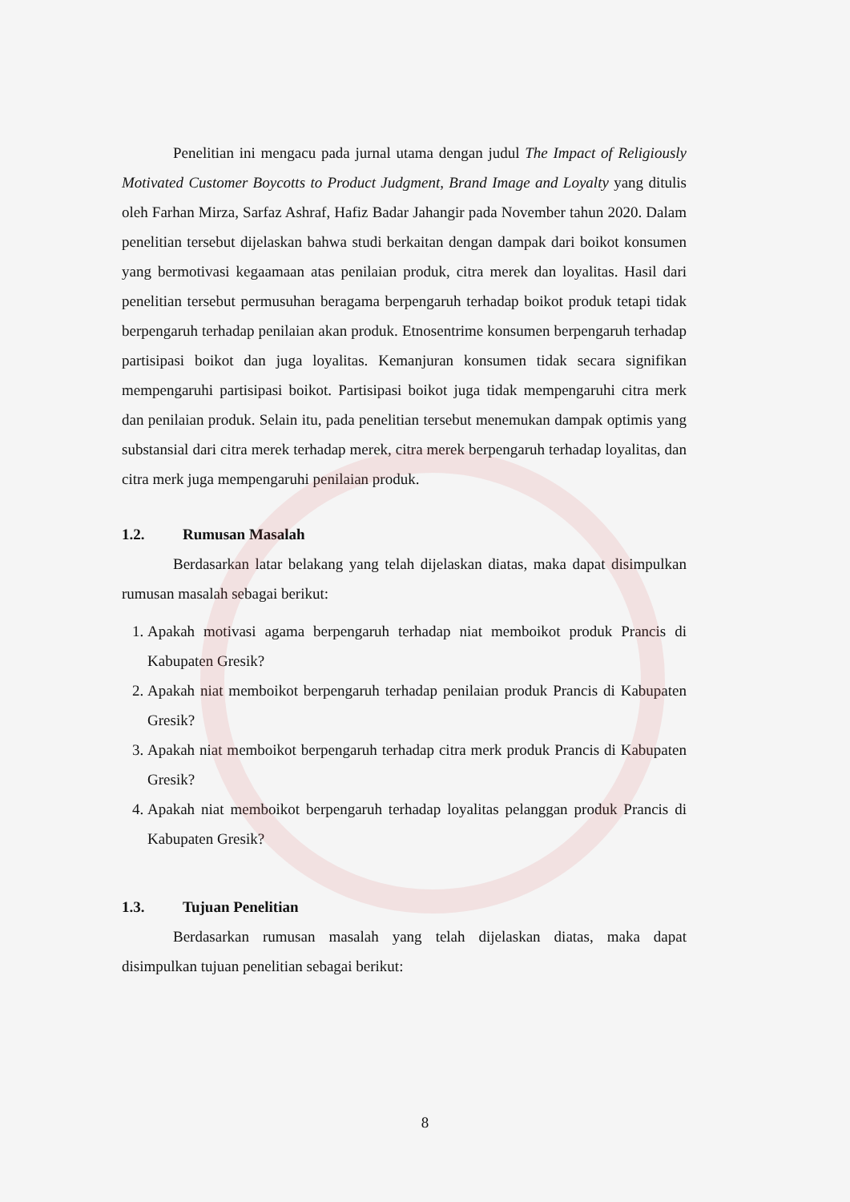Penelitian ini mengacu pada jurnal utama dengan judul The Impact of Religiously Motivated Customer Boycotts to Product Judgment, Brand Image and Loyalty yang ditulis oleh Farhan Mirza, Sarfaz Ashraf, Hafiz Badar Jahangir pada November tahun 2020. Dalam penelitian tersebut dijelaskan bahwa studi berkaitan dengan dampak dari boikot konsumen yang bermotivasi kegaamaan atas penilaian produk, citra merek dan loyalitas. Hasil dari penelitian tersebut permusuhan beragama berpengaruh terhadap boikot produk tetapi tidak berpengaruh terhadap penilaian akan produk. Etnosentrime konsumen berpengaruh terhadap partisipasi boikot dan juga loyalitas. Kemanjuran konsumen tidak secara signifikan mempengaruhi partisipasi boikot. Partisipasi boikot juga tidak mempengaruhi citra merk dan penilaian produk. Selain itu, pada penelitian tersebut menemukan dampak optimis yang substansial dari citra merek terhadap merek, citra merek berpengaruh terhadap loyalitas, dan citra merk juga mempengaruhi penilaian produk.
1.2. Rumusan Masalah
Berdasarkan latar belakang yang telah dijelaskan diatas, maka dapat disimpulkan rumusan masalah sebagai berikut:
1. Apakah motivasi agama berpengaruh terhadap niat memboikot produk Prancis di Kabupaten Gresik?
2. Apakah niat memboikot berpengaruh terhadap penilaian produk Prancis di Kabupaten Gresik?
3. Apakah niat memboikot berpengaruh terhadap citra merk produk Prancis di Kabupaten Gresik?
4. Apakah niat memboikot berpengaruh terhadap loyalitas pelanggan produk Prancis di Kabupaten Gresik?
1.3. Tujuan Penelitian
Berdasarkan rumusan masalah yang telah dijelaskan diatas, maka dapat disimpulkan tujuan penelitian sebagai berikut:
8